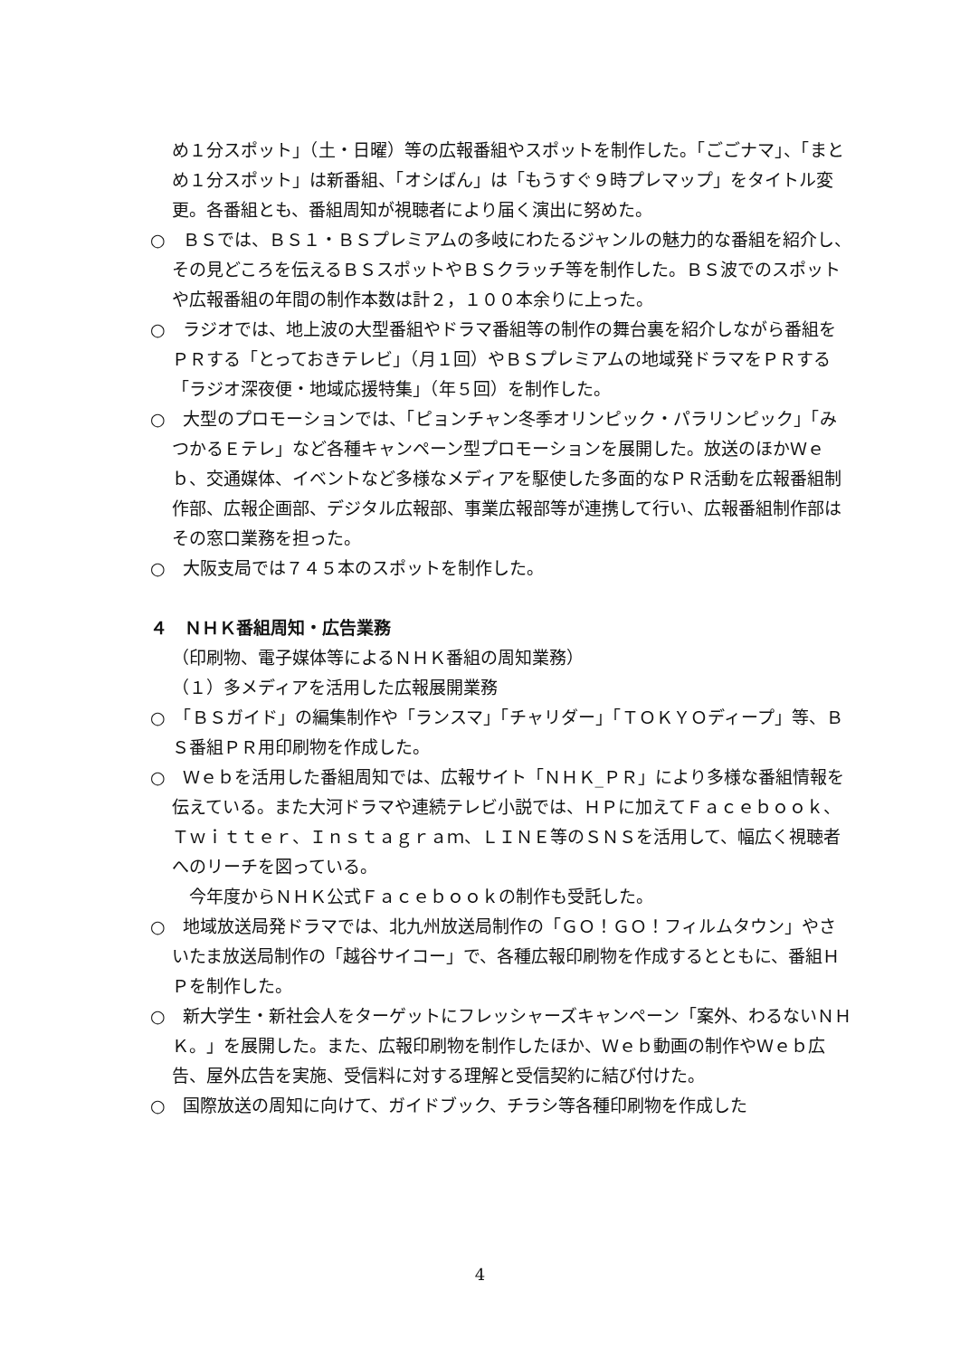め１分スポット」（土・日曜）等の広報番組やスポットを制作した。「ごごナマ」、「まとめ１分スポット」は新番組、「オシばん」は「もうすぐ９時プレマップ」をタイトル変更。各番組とも、番組周知が視聴者により届く演出に努めた。
○　ＢＳでは、ＢＳ１・ＢＳプレミアムの多岐にわたるジャンルの魅力的な番組を紹介し、その見どころを伝えるＢＳスポットやＢＳクラッチ等を制作した。ＢＳ波でのスポットや広報番組の年間の制作本数は計２，１００本余りに上った。
○　ラジオでは、地上波の大型番組やドラマ番組等の制作の舞台裏を紹介しながら番組をＰＲする「とっておきテレビ」（月１回）やＢＳプレミアムの地域発ドラマをＰＲする「ラジオ深夜便・地域応援特集」（年５回）を制作した。
○　大型のプロモーションでは、「ピョンチャン冬季オリンピック・パラリンピック」「みつかるＥテレ」など各種キャンペーン型プロモーションを展開した。放送のほかＷｅｂ、交通媒体、イベントなど多様なメディアを駆使した多面的なＰＲ活動を広報番組制作部、広報企画部、デジタル広報部、事業広報部等が連携して行い、広報番組制作部はその窓口業務を担った。
○　大阪支局では７４５本のスポットを制作した。
４　ＮＨＫ番組周知・広告業務
（印刷物、電子媒体等によるＮＨＫ番組の周知業務）
（１）多メディアを活用した広報展開業務
○　「ＢＳガイド」の編集制作や「ランスマ」「チャリダー」「ＴＯＫＹＯディープ」等、ＢＳ番組ＰＲ用印刷物を作成した。
○　Ｗｅｂを活用した番組周知では、広報サイト「ＮＨＫ_ＰＲ」により多様な番組情報を伝えている。また大河ドラマや連続テレビ小説では、ＨＰに加えてＦａｃｅｂｏｏｋ、Ｔｗｉｔｔｅｒ、Ｉｎｓｔａｇｒａｍ、ＬＩＮＥ等のＳＮＳを活用して、幅広く視聴者へのリーチを図っている。
　今年度からＮＨＫ公式Ｆａｃｅｂｏｏｋの制作も受託した。
○　地域放送局発ドラマでは、北九州放送局制作の「ＧＯ！ＧＯ！フィルムタウン」やさいたま放送局制作の「越谷サイコー」で、各種広報印刷物を作成するとともに、番組ＨＰを制作した。
○　新大学生・新社会人をターゲットにフレッシャーズキャンペーン「案外、わるないＮＨＫ。」を展開した。また、広報印刷物を制作したほか、Ｗｅｂ動画の制作やＷｅｂ広告、屋外広告を実施、受信料に対する理解と受信契約に結び付けた。
○　国際放送の周知に向けて、ガイドブック、チラシ等各種印刷物を作成した
4